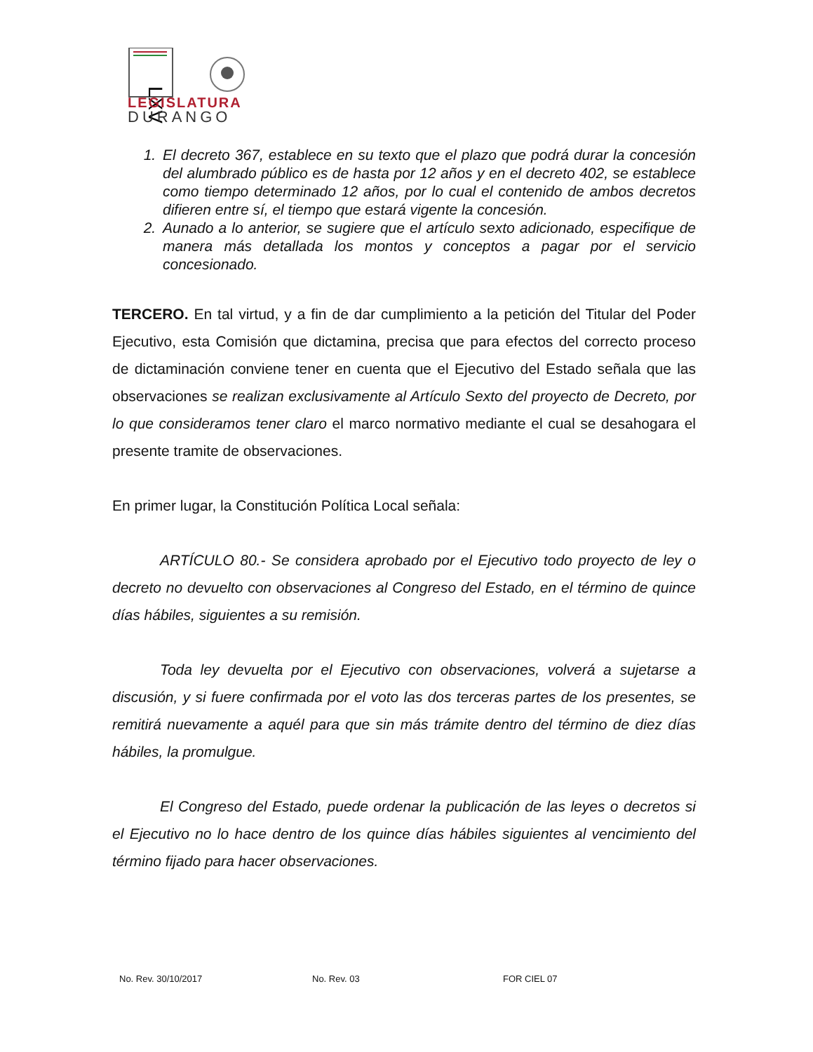LXV
LEGISLATURA
DURANGO
1. El decreto 367, establece en su texto que el plazo que podrá durar la concesión del alumbrado público es de hasta por 12 años y en el decreto 402, se establece como tiempo determinado 12 años, por lo cual el contenido de ambos decretos difieren entre sí, el tiempo que estará vigente la concesión.
2. Aunado a lo anterior, se sugiere que el artículo sexto adicionado, especifique de manera más detallada los montos y conceptos a pagar por el servicio concesionado.
TERCERO. En tal virtud, y a fin de dar cumplimiento a la petición del Titular del Poder Ejecutivo, esta Comisión que dictamina, precisa que para efectos del correcto proceso de dictaminación conviene tener en cuenta que el Ejecutivo del Estado señala que las observaciones se realizan exclusivamente al Artículo Sexto del proyecto de Decreto, por lo que consideramos tener claro el marco normativo mediante el cual se desahogara el presente tramite de observaciones.
En primer lugar, la Constitución Política Local señala:
ARTÍCULO 80.- Se considera aprobado por el Ejecutivo todo proyecto de ley o decreto no devuelto con observaciones al Congreso del Estado, en el término de quince días hábiles, siguientes a su remisión.
Toda ley devuelta por el Ejecutivo con observaciones, volverá a sujetarse a discusión, y si fuere confirmada por el voto las dos terceras partes de los presentes, se remitirá nuevamente a aquél para que sin más trámite dentro del término de diez días hábiles, la promulgue.
El Congreso del Estado, puede ordenar la publicación de las leyes o decretos si el Ejecutivo no lo hace dentro de los quince días hábiles siguientes al vencimiento del término fijado para hacer observaciones.
No. Rev. 30/10/2017 No. Rev. 03 FOR CIEL 07